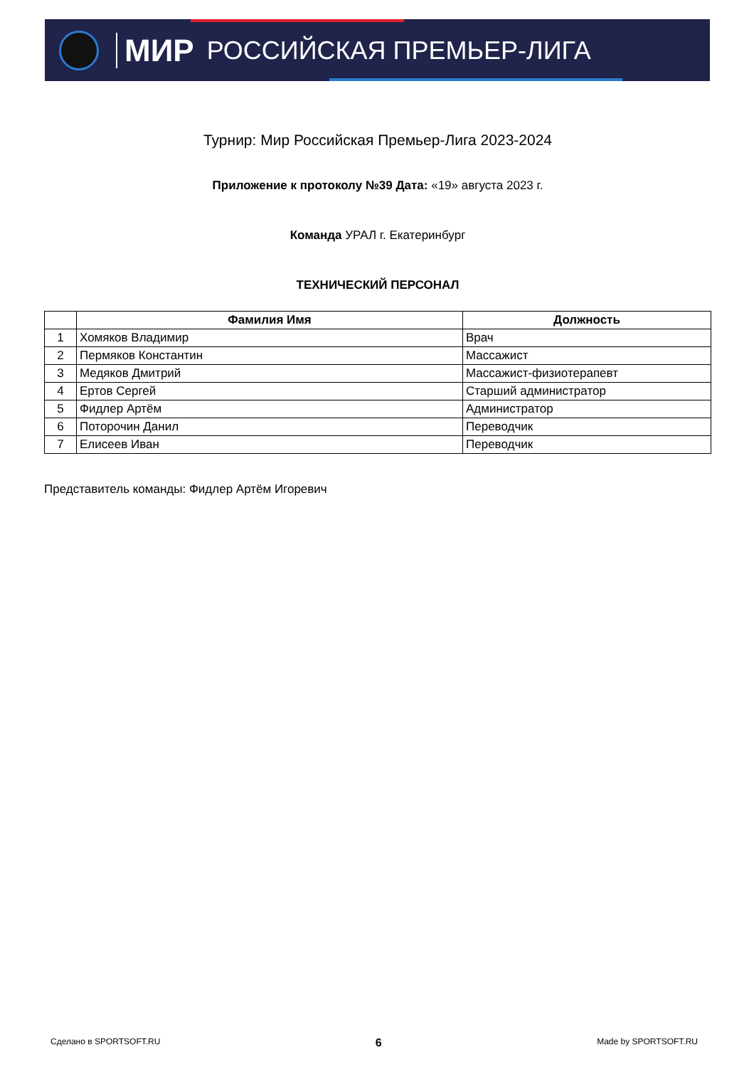МИР РОССИЙСКАЯ ПРЕМЬЕР-ЛИГА
Турнир: Мир Российская Премьер-Лига 2023-2024
Приложение к протоколу №39 Дата: «19» августа 2023 г.
Команда УРАЛ г. Екатеринбург
ТЕХНИЧЕСКИЙ ПЕРСОНАЛ
| | Фамилия Имя | Должность |
| --- | --- | --- |
| 1 | Хомяков Владимир | Врач |
| 2 | Пермяков Константин | Массажист |
| 3 | Медяков Дмитрий | Массажист-физиотерапевт |
| 4 | Ертов Сергей | Старший администратор |
| 5 | Фидлер Артём | Администратор |
| 6 | Поторочин Данил | Переводчик |
| 7 | Елисеев Иван | Переводчик |
Представитель команды: Фидлер Артём Игоревич
Сделано в SPORTSOFT.RU 6 Made by SPORTSOFT.RU